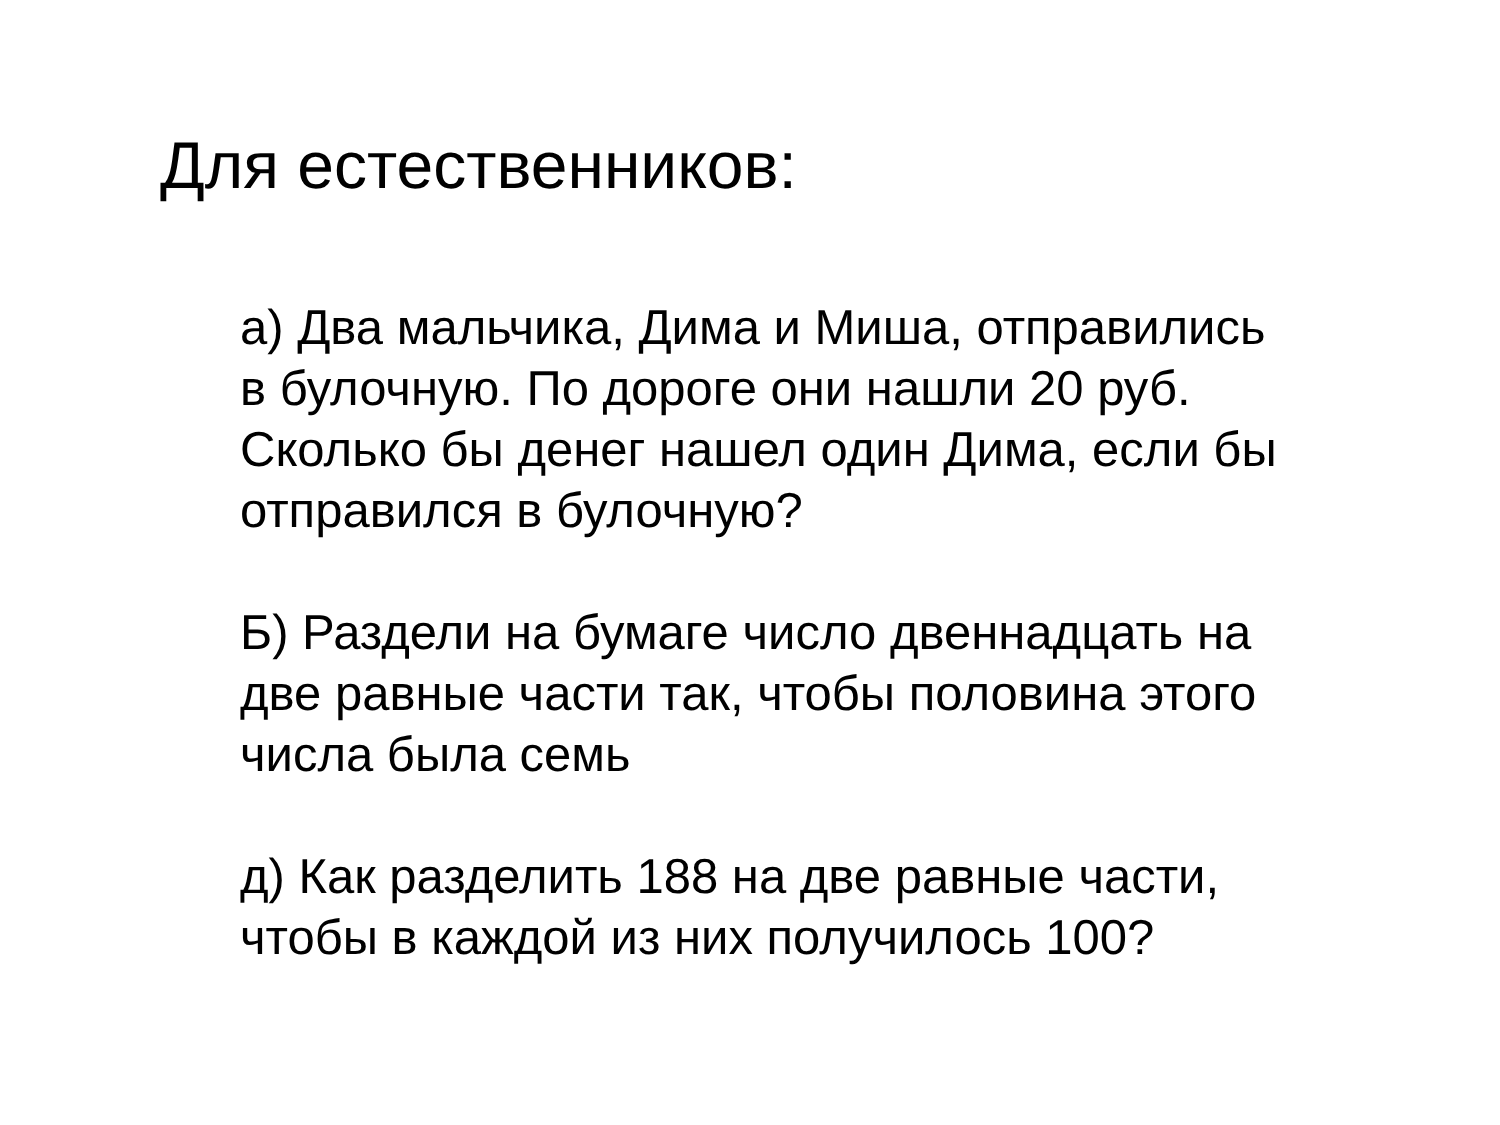Для естественников:
а) Два мальчика, Дима и Миша, отправились в булочную. По дороге они нашли 20 руб. Сколько бы денег нашел один Дима, если бы отправился в булочную?
Б) Раздели на бумаге число двеннадцать на две равные части так, чтобы половина этого числа была семь
д) Как разделить 188 на две равные части, чтобы в каждой из них получилось 100?